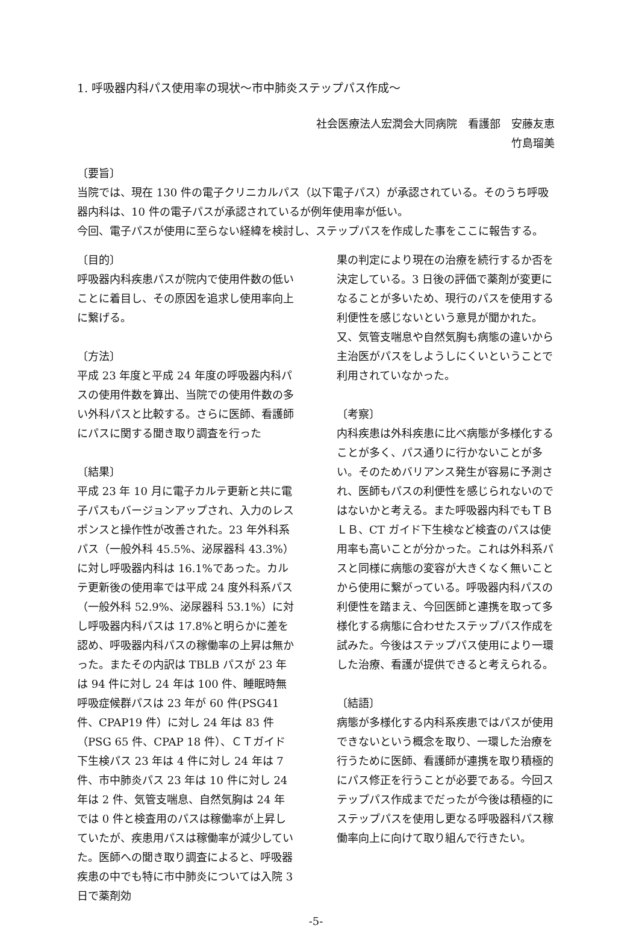1. 呼吸器内科パス使用率の現状～市中肺炎ステップパス作成～
社会医療法人宏潤会大同病院　看護部　安藤友恵
竹島瑠美
〔要旨〕
当院では、現在 130 件の電子クリニカルパス（以下電子パス）が承認されている。そのうち呼吸器内科は、10 件の電子パスが承認されているが例年使用率が低い。
今回、電子パスが使用に至らない経緯を検討し、ステップパスを作成した事をここに報告する。
〔目的〕
呼吸器内科疾患パスが院内で使用件数の低いことに着目し、その原因を追求し使用率向上に繋げる。
〔方法〕
平成 23 年度と平成 24 年度の呼吸器内科パスの使用件数を算出、当院での使用件数の多い外科パスと比較する。さらに医師、看護師にパスに関する聞き取り調査を行った
〔結果〕
平成 23 年 10 月に電子カルテ更新と共に電子パスもバージョンアップされ、入力のレスポンスと操作性が改善された。23 年外科系パス（一般外科 45.5%、泌尿器科 43.3%）に対し呼吸器内科は 16.1%であった。カルテ更新後の使用率では平成 24 度外科系パス（一般外科 52.9%、泌尿器科 53.1%）に対し呼吸器内科パスは 17.8%と明らかに差を認め、呼吸器内科パスの稼働率の上昇は無かった。またその内訳は TBLB パスが 23 年は 94 件に対し 24 年は 100 件、睡眠時無呼吸症候群パスは 23 年が 60 件(PSG41 件、CPAP19 件）に対し 24 年は 83 件（PSG 65 件、CPAP 18 件）、ＣＴガイド下生検パス 23 年は 4 件に対し 24 年は 7 件、市中肺炎パス 23 年は 10 件に対し 24 年は 2 件、気管支喘息、自然気胸は 24 年では 0 件と検査用のパスは稼働率が上昇していたが、疾患用パスは稼働率が減少していた。医師への聞き取り調査によると、呼吸器疾患の中でも特に市中肺炎については入院 3 日で薬剤効
果の判定により現在の治療を続行するか否を決定している。3 日後の評価で薬剤が変更になることが多いため、現行のパスを使用する利便性を感じないという意見が聞かれた。又、気管支喘息や自然気胸も病態の違いから主治医がパスをしようしにくいということで利用されていなかった。
〔考察〕
内科疾患は外科疾患に比べ病態が多様化することが多く、パス通りに行かないことが多い。そのためバリアンス発生が容易に予測され、医師もパスの利便性を感じられないのではないかと考える。また呼吸器内科でもＴＢＬＢ、CT ガイド下生検など検査のパスは使用率も高いことが分かった。これは外科系パスと同様に病態の変容が大きくなく無いことから使用に繋がっている。呼吸器内科パスの利便性を踏まえ、今回医師と連携を取って多様化する病態に合わせたステップパス作成を試みた。今後はステップパス使用により一環した治療、看護が提供できると考えられる。
〔結語〕
病態が多様化する内科系疾患ではパスが使用できないという概念を取り、一環した治療を行うために医師、看護師が連携を取り積極的にパス修正を行うことが必要である。今回ステップパス作成までだったが今後は積極的にステップパスを使用し更なる呼吸器科パス稼働率向上に向けて取り組んで行きたい。
-5-